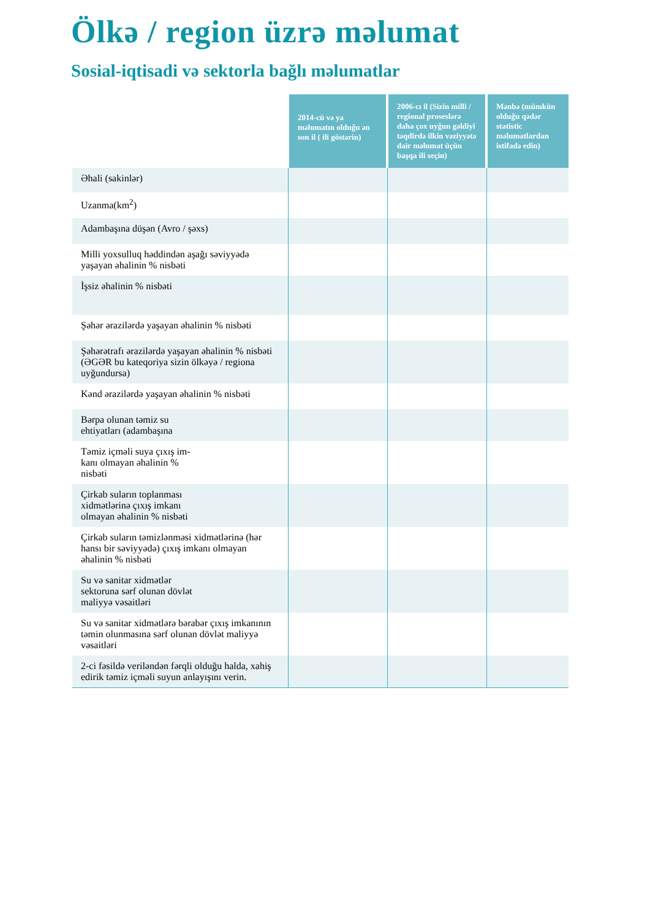Ölkə / region üzrə məlumat
Sosial-iqtisadi və sektorla bağlı məlumatlar
| | 2014-cü və ya məlumatın olduğu ən son il ( ili göstərin) | 2006-cı il (Sizin milli / regional proseslərə daha çox uyğun gəldiyi təqdirdə ilkin vəziyyətə dair məlumat üçün başqa ili seçin) | Mənbə (mümkün olduğu qədər statistic məlumatlardan istifadə edin) |
| --- | --- | --- | --- |
| Əhali (sakinlər) | | | |
| Uzanma(km<sup>2</sup>) | | | |
| Adambaşına düşən (Avro / şəxs) | | | |
| Milli yoxsulluq həddindən aşağı səviyyədə yaşayan əhalinin % nisbəti | | | |
| İşsiz əhalinin % nisbəti | | | |
| Şəhər ərazilərdə yaşayan əhalinin % nisbəti | | | |
| Şəhərətrafı ərazilərdə yaşayan əhalinin % nisbəti (ƏGƏR bu kateqoriya sizin ölkəyə / regiona uyğundursa) | | | |
| Kənd ərazilərdə yaşayan əhalinin % nisbəti | | | |
| Bərpa olunan təmiz su ehtiyatları (adambaşına | | | |
| Təmiz içməli suya çıxış im- kanı olmayan əhalinin % nisbəti | | | |
| Çirkab suların toplanması xidmətlərinə çıxış imkanı olmayan əhalinin % nisbəti | | | |
| Çirkab suların təmizlənməsi xidmətlərinə (hər hansı bir səviyyədə) çıxış imkanı olmayan əhalinin % nisbəti | | | |
| Su və sanitar xidmətlər sektoruna sərf olunan dövlət maliyyə vəsaitləri | | | |
| Su və sanitar xidmətlərə bərabər çıxış imkanının təmin olunmasına sərf olunan dövlət maliyyə vəsaitləri | | | |
| 2-ci fəsildə veriləndən fərqli olduğu halda, xahiş edirik təmiz içməli suyun anlayışını verin. | | | |